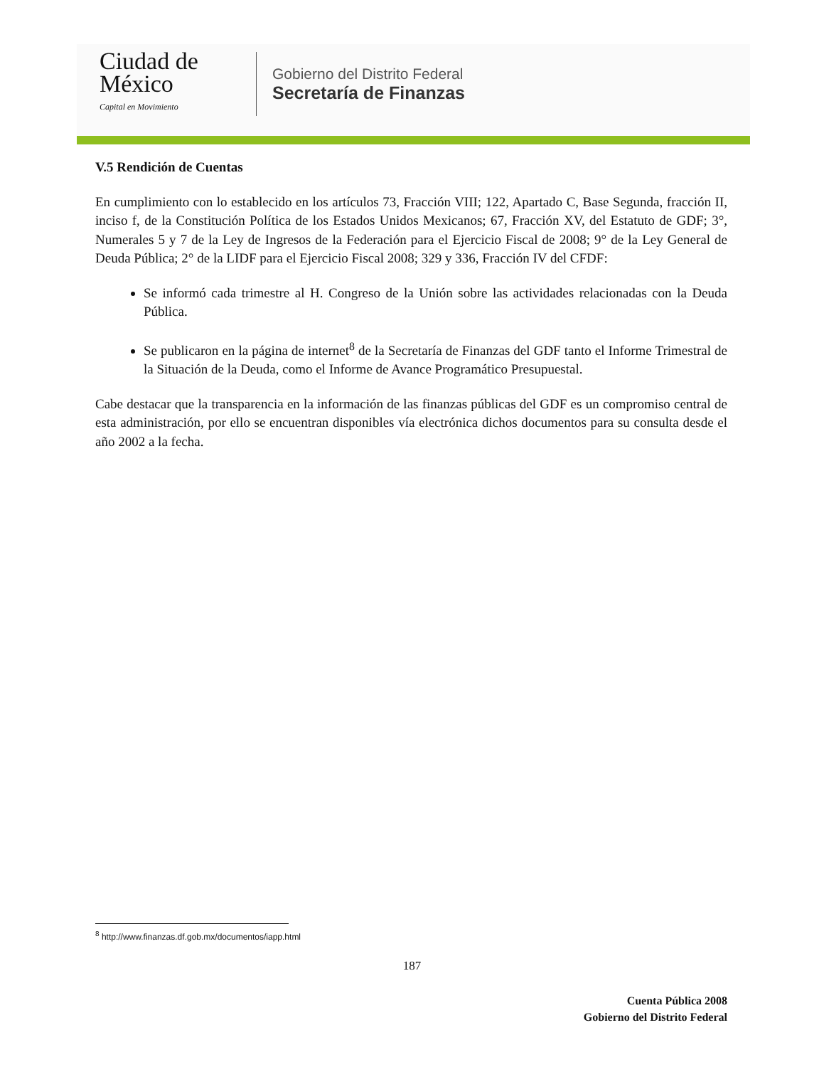Ciudad de México
Capital en Movimiento
Gobierno del Distrito Federal
Secretaría de Finanzas
V.5 Rendición de Cuentas
En cumplimiento con lo establecido en los artículos 73, Fracción VIII; 122, Apartado C, Base Segunda, fracción II, inciso f, de la Constitución Política de los Estados Unidos Mexicanos; 67, Fracción XV, del Estatuto de GDF; 3°, Numerales 5 y 7 de la Ley de Ingresos de la Federación para el Ejercicio Fiscal de 2008; 9° de la Ley General de Deuda Pública; 2° de la LIDF para el Ejercicio Fiscal 2008; 329 y 336, Fracción IV del CFDF:
Se informó cada trimestre al H. Congreso de la Unión sobre las actividades relacionadas con la Deuda Pública.
Se publicaron en la página de internet<sup>8</sup> de la Secretaría de Finanzas del GDF tanto el Informe Trimestral de la Situación de la Deuda, como el Informe de Avance Programático Presupuestal.
Cabe destacar que la transparencia en la información de las finanzas públicas del GDF es un compromiso central de esta administración, por ello se encuentran disponibles vía electrónica dichos documentos para su consulta desde el año 2002 a la fecha.
<sup>8</sup> http://www.finanzas.df.gob.mx/documentos/iapp.html
187
Cuenta Pública 2008
Gobierno del Distrito Federal